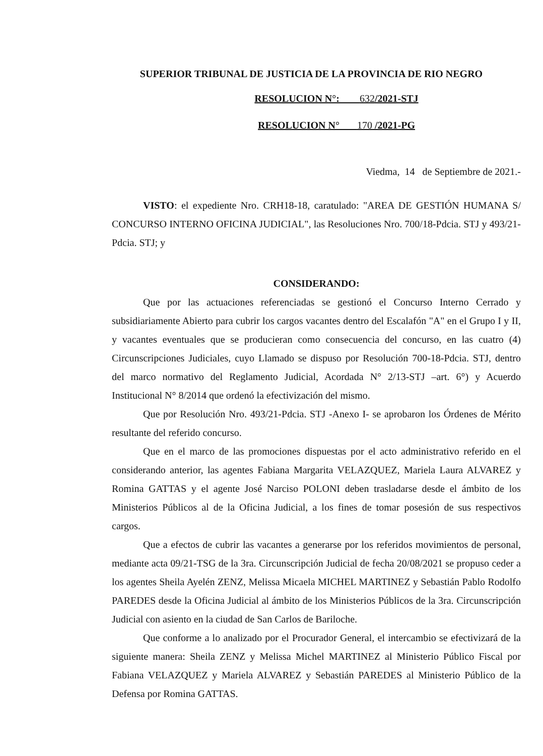SUPERIOR TRIBUNAL DE JUSTICIA DE LA PROVINCIA DE RIO NEGRO
RESOLUCION N°: 632/2021-STJ
RESOLUCION N° 170 /2021-PG
Viedma, 14 de Septiembre de 2021.-
VISTO: el expediente Nro. CRH18-18, caratulado: "AREA DE GESTIÓN HUMANA S/ CONCURSO INTERNO OFICINA JUDICIAL", las Resoluciones Nro. 700/18-Pdcia. STJ y 493/21-Pdcia. STJ; y
CONSIDERANDO:
Que por las actuaciones referenciadas se gestionó el Concurso Interno Cerrado y subsidiariamente Abierto para cubrir los cargos vacantes dentro del Escalafón "A" en el Grupo I y II, y vacantes eventuales que se producieran como consecuencia del concurso, en las cuatro (4) Circunscripciones Judiciales, cuyo Llamado se dispuso por Resolución 700-18-Pdcia. STJ, dentro del marco normativo del Reglamento Judicial, Acordada N° 2/13-STJ –art. 6°) y Acuerdo Institucional N° 8/2014 que ordenó la efectivización del mismo.
Que por Resolución Nro. 493/21-Pdcia. STJ -Anexo I- se aprobaron los Órdenes de Mérito resultante del referido concurso.
Que en el marco de las promociones dispuestas por el acto administrativo referido en el considerando anterior, las agentes Fabiana Margarita VELAZQUEZ, Mariela Laura ALVAREZ y Romina GATTAS y el agente José Narciso POLONI deben trasladarse desde el ámbito de los Ministerios Públicos al de la Oficina Judicial, a los fines de tomar posesión de sus respectivos cargos.
Que a efectos de cubrir las vacantes a generarse por los referidos movimientos de personal, mediante acta 09/21-TSG de la 3ra. Circunscripción Judicial de fecha 20/08/2021 se propuso ceder a los agentes Sheila Ayelén ZENZ, Melissa Micaela MICHEL MARTINEZ y Sebastián Pablo Rodolfo PAREDES desde la Oficina Judicial al ámbito de los Ministerios Públicos de la 3ra. Circunscripción Judicial con asiento en la ciudad de San Carlos de Bariloche.
Que conforme a lo analizado por el Procurador General, el intercambio se efectivizará de la siguiente manera: Sheila ZENZ y Melissa Michel MARTINEZ al Ministerio Público Fiscal por Fabiana VELAZQUEZ y Mariela ALVAREZ y Sebastián PAREDES al Ministerio Público de la Defensa por Romina GATTAS.